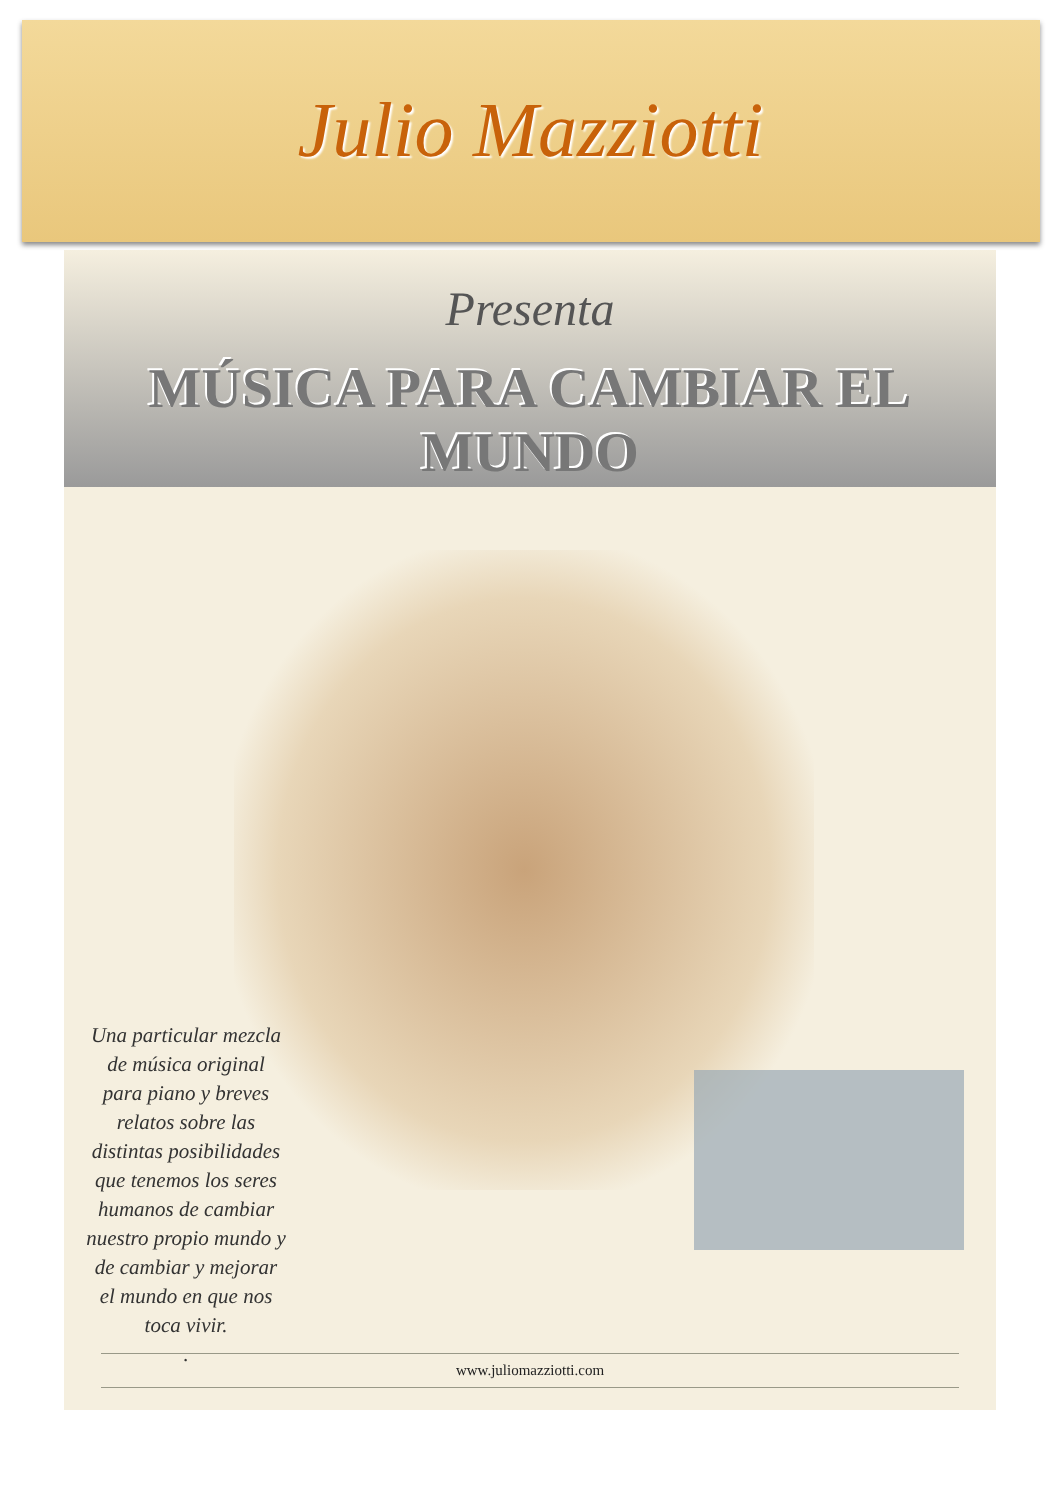Julio Mazziotti
Presenta
MÚSICA PARA CAMBIAR EL MUNDO
Una particular mezcla de música original para piano y breves relatos sobre las distintas posibilidades que tenemos los seres humanos de cambiar nuestro propio mundo y de cambiar y mejorar el mundo en que nos toca vivir.
.
www.juliomazziotti.com